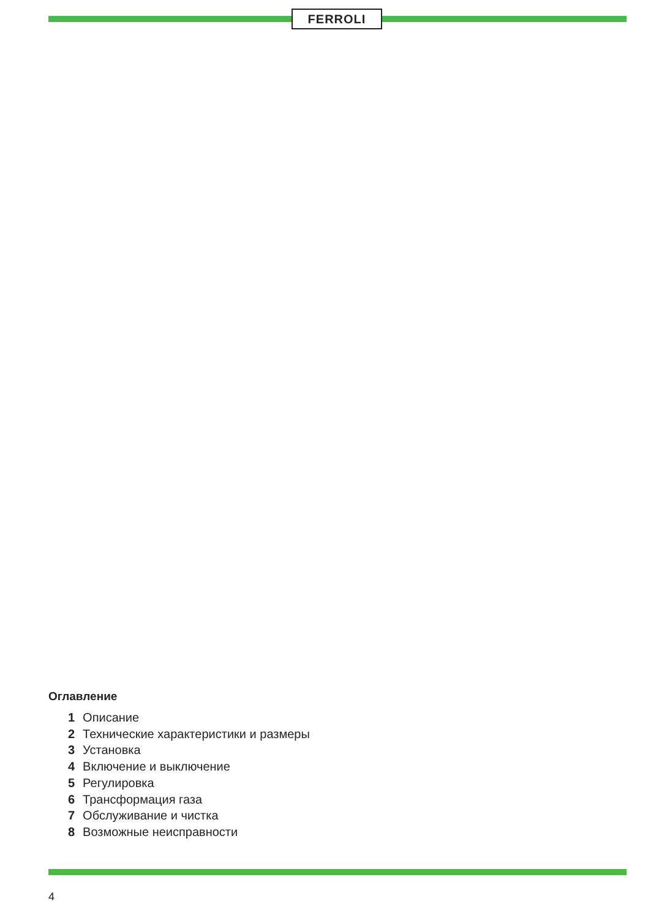FERROLI
Оглавление
1 Описание
2 Технические характеристики и размеры
3 Установка
4 Включение и выключение
5 Регулировка
6 Трансформация газа
7 Обслуживание и чистка
8 Возможные неисправности
4